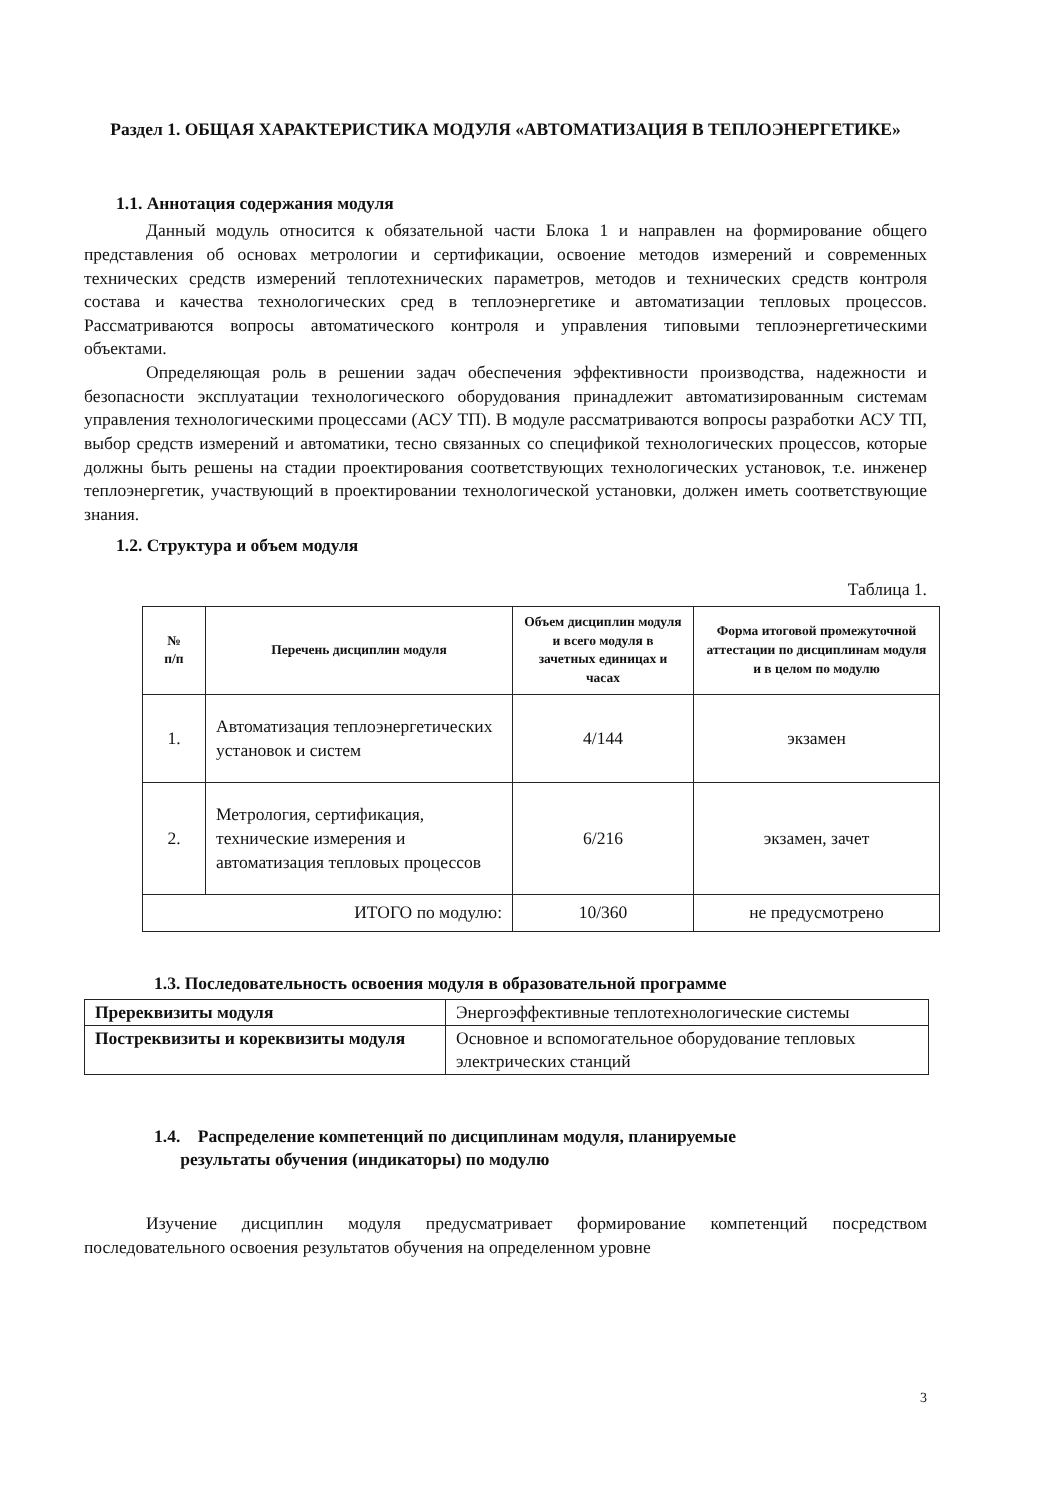Раздел 1. ОБЩАЯ ХАРАКТЕРИСТИКА МОДУЛЯ «АВТОМАТИЗАЦИЯ В ТЕПЛОЭНЕРГЕТИКЕ»
1.1. Аннотация содержания модуля
Данный модуль относится к обязательной части Блока 1 и направлен на формирование общего представления об основах метрологии и сертификации, освоение методов измерений и современных технических средств измерений теплотехнических параметров, методов и технических средств контроля состава и качества технологических сред в теплоэнергетике и автоматизации тепловых процессов. Рассматриваются вопросы автоматического контроля и управления типовыми теплоэнергетическими объектами.
Определяющая роль в решении задач обеспечения эффективности производства, надежности и безопасности эксплуатации технологического оборудования принадлежит автоматизированным системам управления технологическими процессами (АСУ ТП). В модуле рассматриваются вопросы разработки АСУ ТП, выбор средств измерений и автоматики, тесно связанных со спецификой технологических процессов, которые должны быть решены на стадии проектирования соответствующих технологических установок, т.е. инженер теплоэнергетик, участвующий в проектировании технологической установки, должен иметь соответствующие знания.
1.2. Структура и объем модуля
Таблица 1.
| № п/п | Перечень дисциплин модуля | Объем дисциплин модуля и всего модуля в зачетных единицах и часах | Форма итоговой промежуточной аттестации по дисциплинам модуля и в целом по модулю |
| --- | --- | --- | --- |
| 1. | Автоматизация теплоэнергетических установок и систем | 4/144 | экзамен |
| 2. | Метрология, сертификация, технические измерения и автоматизация тепловых процессов | 6/216 | экзамен, зачет |
| ИТОГО по модулю: | | 10/360 | не предусмотрено |
1.3. Последовательность освоения модуля в образовательной программе
| Пререквизиты модуля | Энергоэффективные теплотехнологические системы |
| Постреквизиты и кореквизиты модуля | Основное и вспомогательное оборудование тепловых электрических станций |
1.4. Распределение компетенций по дисциплинам модуля, планируемые
результаты обучения (индикаторы) по модулю
Изучение дисциплин модуля предусматривает формирование компетенций посредством последовательного освоения результатов обучения на определенном уровне
3